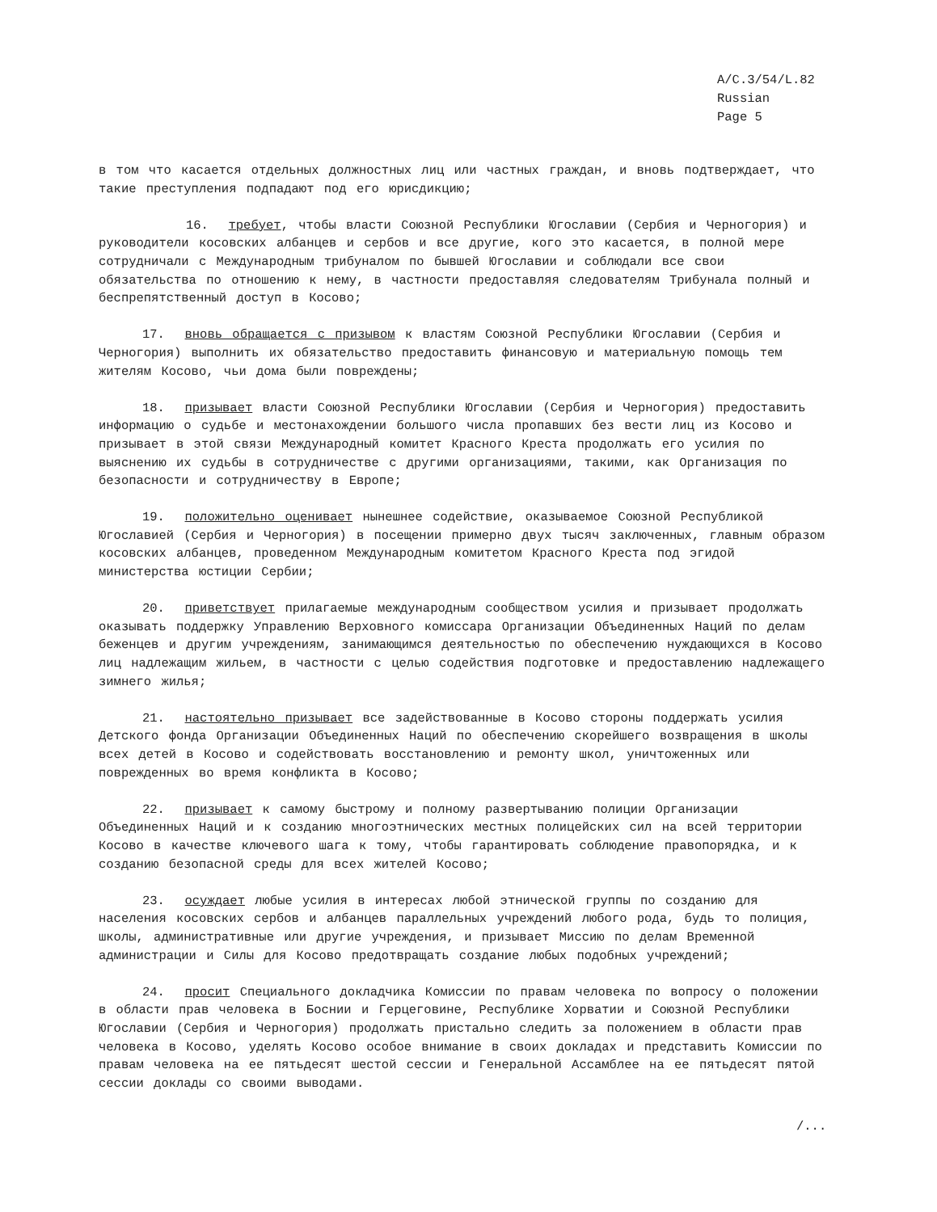A/C.3/54/L.82
Russian
Page 5
в том что касается отдельных должностных лиц или частных граждан, и вновь подтверждает, что такие преступления подпадают под его юрисдикцию;
16. требует, чтобы власти Союзной Республики Югославии (Сербия и Черногория) и руководители косовских албанцев и сербов и все другие, кого это касается, в полной мере сотрудничали с Международным трибуналом по бывшей Югославии и соблюдали все свои обязательства по отношению к нему, в частности предоставляя следователям Трибунала полный и беспрепятственный доступ в Косово;
17. вновь обращается с призывом к властям Союзной Республики Югославии (Сербия и Черногория) выполнить их обязательство предоставить финансовую и материальную помощь тем жителям Косово, чьи дома были повреждены;
18. призывает власти Союзной Республики Югославии (Сербия и Черногория) предоставить информацию о судьбе и местонахождении большого числа пропавших без вести лиц из Косово и призывает в этой связи Международный комитет Красного Креста продолжать его усилия по выяснению их судьбы в сотрудничестве с другими организациями, такими, как Организация по безопасности и сотрудничеству в Европе;
19. положительно оценивает нынешнее содействие, оказываемое Союзной Республикой Югославией (Сербия и Черногория) в посещении примерно двух тысяч заключенных, главным образом косовских албанцев, проведенном Международным комитетом Красного Креста под эгидой министерства юстиции Сербии;
20. приветствует прилагаемые международным сообществом усилия и призывает продолжать оказывать поддержку Управлению Верховного комиссара Организации Объединенных Наций по делам беженцев и другим учреждениям, занимающимся деятельностью по обеспечению нуждающихся в Косово лиц надлежащим жильем, в частности с целью содействия подготовке и предоставлению надлежащего зимнего жилья;
21. настоятельно призывает все задействованные в Косово стороны поддержать усилия Детского фонда Организации Объединенных Наций по обеспечению скорейшего возвращения в школы всех детей в Косово и содействовать восстановлению и ремонту школ, уничтоженных или поврежденных во время конфликта в Косово;
22. призывает к самому быстрому и полному развертыванию полиции Организации Объединенных Наций и к созданию многоэтнических местных полицейских сил на всей территории Косово в качестве ключевого шага к тому, чтобы гарантировать соблюдение правопорядка, и к созданию безопасной среды для всех жителей Косово;
23. осуждает любые усилия в интересах любой этнической группы по созданию для населения косовских сербов и албанцев параллельных учреждений любого рода, будь то полиция, школы, административные или другие учреждения, и призывает Миссию по делам Временной администрации и Силы для Косово предотвращать создание любых подобных учреждений;
24. просит Специального докладчика Комиссии по правам человека по вопросу о положении в области прав человека в Боснии и Герцеговине, Республике Хорватии и Союзной Республики Югославии (Сербия и Черногория) продолжать пристально следить за положением в области прав человека в Косово, уделять Косово особое внимание в своих докладах и представить Комиссии по правам человека на ее пятьдесят шестой сессии и Генеральной Ассамблее на ее пятьдесят пятой сессии доклады со своими выводами.
/...